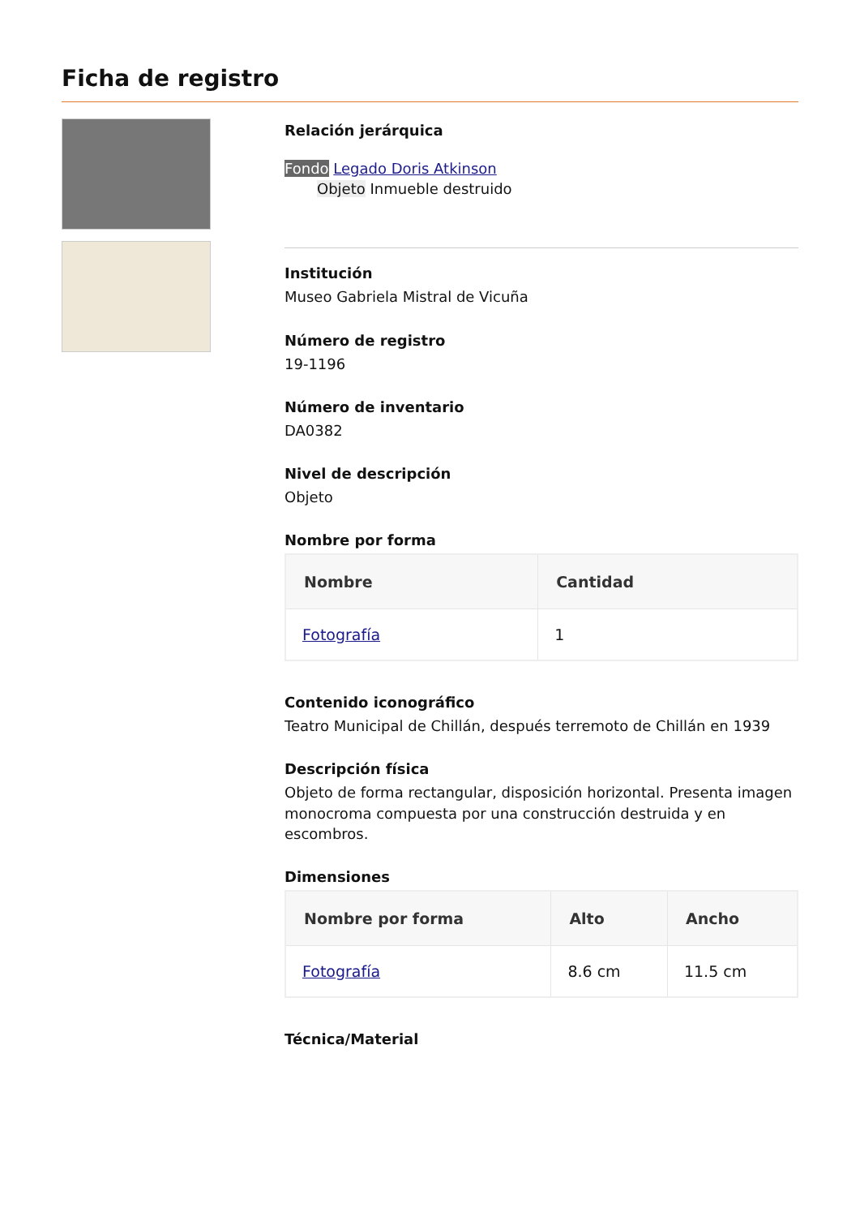Ficha de registro
Relación jerárquica
Fondo Legado Doris Atkinson
Objeto Inmueble destruido
Institución
Museo Gabriela Mistral de Vicuña
Número de registro
19-1196
Número de inventario
DA0382
Nivel de descripción
Objeto
Nombre por forma
| Nombre | Cantidad |
| --- | --- |
| Fotografía | 1 |
Contenido iconográfico
Teatro Municipal de Chillán, después terremoto de Chillán en 1939
Descripción física
Objeto de forma rectangular, disposición horizontal. Presenta imagen monocroma compuesta por una construcción destruida y en escombros.
Dimensiones
| Nombre por forma | Alto | Ancho |
| --- | --- | --- |
| Fotografía | 8.6 cm | 11.5 cm |
Técnica/Material